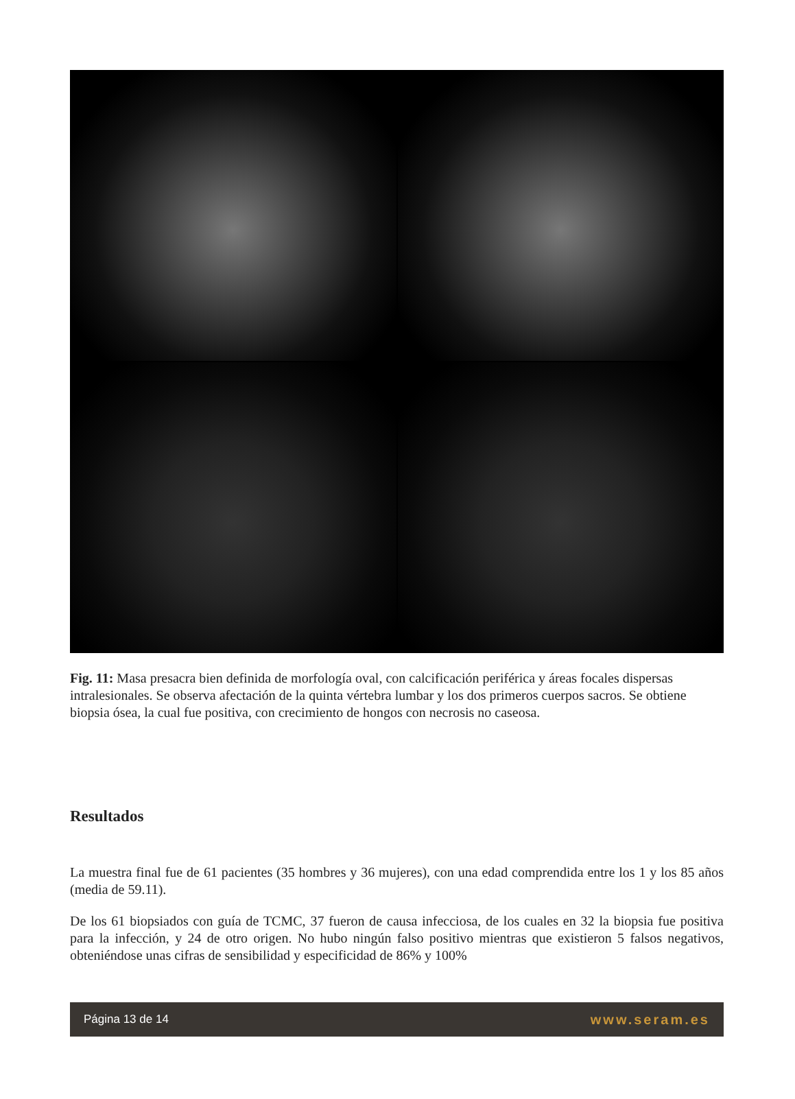Fig. 11: Masa presacra bien definida de morfología oval, con calcificación periférica y áreas focales dispersas intralesionales. Se observa afectación de la quinta vértebra lumbar y los dos primeros cuerpos sacros. Se obtiene biopsia ósea, la cual fue positiva, con crecimiento de hongos con necrosis no caseosa.
Resultados
La muestra final fue de 61 pacientes (35 hombres y 36 mujeres), con una edad comprendida entre los 1 y los 85 años (media de 59.11).
De los 61 biopsiados con guía de TCMC, 37 fueron de causa infecciosa, de los cuales en 32 la biopsia fue positiva para la infección, y 24 de otro origen. No hubo ningún falso positivo mientras que existieron 5 falsos negativos, obteniéndose unas cifras de sensibilidad y especificidad de 86% y 100%
Página 13 de 14 www.seram.es